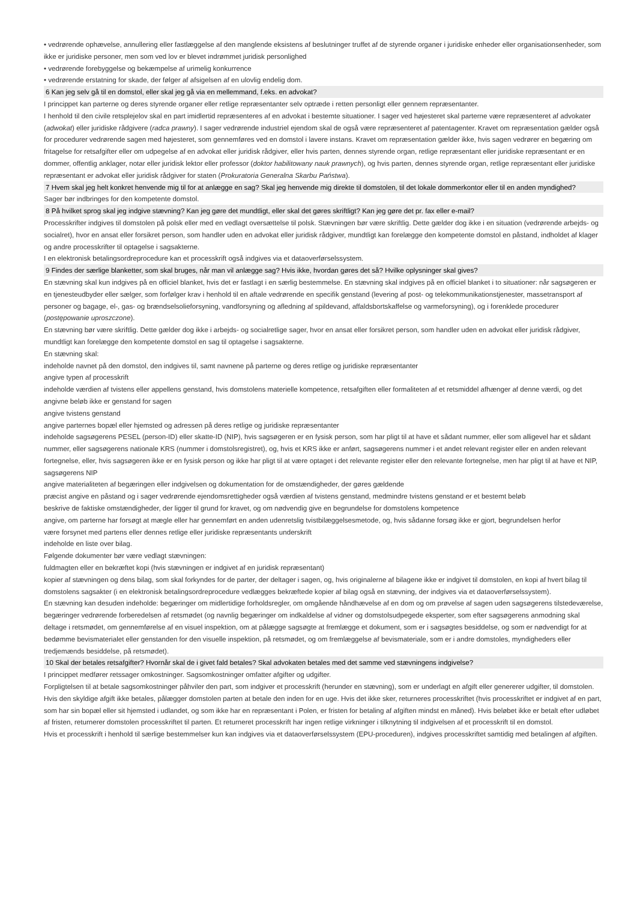• vedrørende ophævelse, annullering eller fastlæggelse af den manglende eksistens af beslutninger truffet af de styrende organer i juridiske enheder eller organisationsenheder, som ikke er juridiske personer, men som ved lov er blevet indrømmet juridisk personlighed
• vedrørende forebyggelse og bekæmpelse af urimelig konkurrence
• vedrørende erstatning for skade, der følger af afsigelsen af en ulovlig endelig dom.
6 Kan jeg selv gå til en domstol, eller skal jeg gå via en mellemmand, f.eks. en advokat?
I princippet kan parterne og deres styrende organer eller retlige repræsentanter selv optræde i retten personligt eller gennem repræsentanter.
I henhold til den civile retsplejelov skal en part imidlertid repræsenteres af en advokat i bestemte situationer. I sager ved højesteret skal parterne være repræsenteret af advokater (adwokat) eller juridiske rådgivere (radca prawny). I sager vedrørende industriel ejendom skal de også være repræsenteret af patentagenter. Kravet om repræsentation gælder også for procedurer vedrørende sagen med højesteret, som gennemføres ved en domstol i lavere instans. Kravet om repræsentation gælder ikke, hvis sagen vedrører en begæring om fritagelse for retsafgifter eller om udpegelse af en advokat eller juridisk rådgiver, eller hvis parten, dennes styrende organ, retlige repræsentant eller juridiske repræsentant er en dommer, offentlig anklager, notar eller juridisk lektor eller professor (doktor habilitowany nauk prawnych), og hvis parten, dennes styrende organ, retlige repræsentant eller juridiske repræsentant er advokat eller juridisk rådgiver for staten (Prokuratoria Generalna Skarbu Państwa).
7 Hvem skal jeg helt konkret henvende mig til for at anlægge en sag? Skal jeg henvende mig direkte til domstolen, til det lokale dommerkontor eller til en anden myndighed?
Sager bør indbringes for den kompetente domstol.
8 På hvilket sprog skal jeg indgive stævning? Kan jeg gøre det mundtligt, eller skal det gøres skriftligt? Kan jeg gøre det pr. fax eller e-mail?
Processkrifter indgives til domstolen på polsk eller med en vedlagt oversættelse til polsk. Stævningen bør være skriftlig. Dette gælder dog ikke i en situation (vedrørende arbejds- og socialret), hvor en ansat eller forsikret person, som handler uden en advokat eller juridisk rådgiver, mundtligt kan forelægge den kompetente domstol en påstand, indholdet af klager og andre processkrifter til optagelse i sagsakterne.
I en elektronisk betalingsordreprocedure kan et processkrift også indgives via et dataoverførselssystem.
9 Findes der særlige blanketter, som skal bruges, når man vil anlægge sag? Hvis ikke, hvordan gøres det så? Hvilke oplysninger skal gives?
En stævning skal kun indgives på en officiel blanket, hvis det er fastlagt i en særlig bestemmelse. En stævning skal indgives på en officiel blanket i to situationer: når sagsøgeren er en tjenesteudbyder eller sælger, som forfølger krav i henhold til en aftale vedrørende en specifik genstand (levering af post- og telekommunikationstjenester, massetransport af personer og bagage, el-, gas- og brændselsolieforsyning, vandforsyning og afledning af spildevand, affaldsbortskaffelse og varmeforsyning), og i forenklede procedurer (postępowanie uproszczone).
En stævning bør være skriftlig. Dette gælder dog ikke i arbejds- og socialretlige sager, hvor en ansat eller forsikret person, som handler uden en advokat eller juridisk rådgiver, mundtligt kan forelægge den kompetente domstol en sag til optagelse i sagsakterne.
En stævning skal:
indeholde navnet på den domstol, den indgives til, samt navnene på parterne og deres retlige og juridiske repræsentanter
angive typen af processkrift
indeholde værdien af tvistens eller appellens genstand, hvis domstolens materielle kompetence, retsafgiften eller formaliteten af et retsmiddel afhænger af denne værdi, og det angivne beløb ikke er genstand for sagen
angive tvistens genstand
angive parternes bopæl eller hjemsted og adressen på deres retlige og juridiske repræsentanter
indeholde sagsøgerens PESEL (person-ID) eller skatte-ID (NIP), hvis sagsøgeren er en fysisk person, som har pligt til at have et sådant nummer, eller som alligevel har et sådant nummer, eller sagsøgerens nationale KRS (nummer i domstolsregistret), og, hvis et KRS ikke er anført, sagsøgerens nummer i et andet relevant register eller en anden relevant fortegnelse, eller, hvis sagsøgeren ikke er en fysisk person og ikke har pligt til at være optaget i det relevante register eller den relevante fortegnelse, men har pligt til at have et NIP, sagsøgerens NIP
angive materialiteten af begæringen eller indgivelsen og dokumentation for de omstændigheder, der gøres gældende
præcist angive en påstand og i sager vedrørende ejendomsrettigheder også værdien af tvistens genstand, medmindre tvistens genstand er et bestemt beløb
beskrive de faktiske omstændigheder, der ligger til grund for kravet, og om nødvendig give en begrundelse for domstolens kompetence
angive, om parterne har forsøgt at mægle eller har gennemført en anden udenretslig tvistbilæggelsesmetode, og, hvis sådanne forsøg ikke er gjort, begrundelsen herfor
være forsynet med partens eller dennes retlige eller juridiske repræsentants underskrift
indeholde en liste over bilag.
Følgende dokumenter bør være vedlagt stævningen:
fuldmagten eller en bekræftet kopi (hvis stævningen er indgivet af en juridisk repræsentant)
kopier af stævningen og dens bilag, som skal forkyndes for de parter, der deltager i sagen, og, hvis originalerne af bilagene ikke er indgivet til domstolen, en kopi af hvert bilag til domstolens sagsakter (i en elektronisk betalingsordreprocedure vedlægges bekræftede kopier af bilag også en stævning, der indgives via et dataoverførselssystem).
En stævning kan desuden indeholde: begæringer om midlertidige forholdsregler, om omgående håndhævelse af en dom og om prøvelse af sagen uden sagsøgerens tilstedeværelse, begæringer vedrørende forberedelsen af retsmødet (og navnlig begæringer om indkaldelse af vidner og domstolsudpegede eksperter, som efter sagsøgerens anmodning skal deltage i retsmødet, om gennemførelse af en visuel inspektion, om at pålægge sagsøgte at fremlægge et dokument, som er i sagsøgtes besiddelse, og som er nødvendigt for at bedømme bevismaterialet eller genstanden for den visuelle inspektion, på retsmødet, og om fremlæggelse af bevismateriale, som er i andre domstoles, myndigheders eller tredjemænds besiddelse, på retsmødet).
10 Skal der betales retsafgifter? Hvornår skal de i givet fald betales? Skal advokaten betales med det samme ved stævningens indgivelse?
I princippet medfører retssager omkostninger. Sagsomkostninger omfatter afgifter og udgifter.
Forpligtelsen til at betale sagsomkostninger påhviler den part, som indgiver et processkrift (herunder en stævning), som er underlagt en afgift eller genererer udgifter, til domstolen. Hvis den skyldige afgift ikke betales, pålægger domstolen parten at betale den inden for en uge. Hvis det ikke sker, returneres processkriftet (hvis processkriftet er indgivet af en part, som har sin bopæl eller sit hjemsted i udlandet, og som ikke har en repræsentant i Polen, er fristen for betaling af afgiften mindst en måned). Hvis beløbet ikke er betalt efter udløbet af fristen, returnerer domstolen processkriftet til parten. Et returneret processkrift har ingen retlige virkninger i tilknytning til indgivelsen af et processkrift til en domstol.
Hvis et processkrift i henhold til særlige bestemmelser kun kan indgives via et dataoverførselssystem (EPU-proceduren), indgives processkriftet samtidig med betalingen af afgiften.